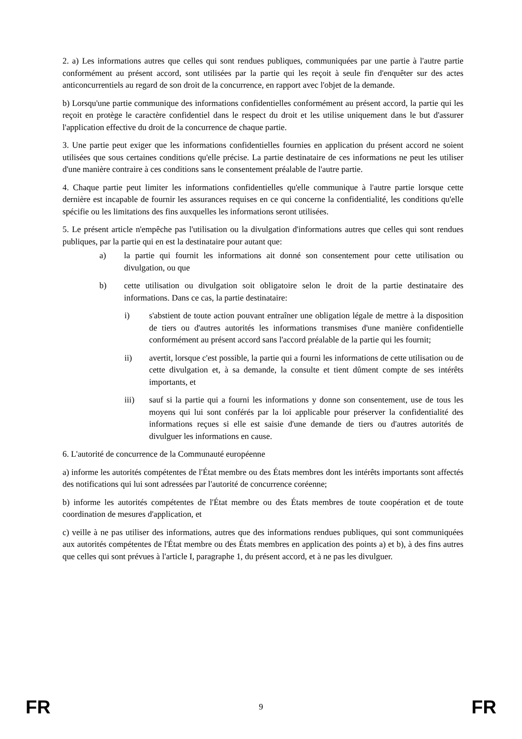2. a) Les informations autres que celles qui sont rendues publiques, communiquées par une partie à l'autre partie conformément au présent accord, sont utilisées par la partie qui les reçoit à seule fin d'enquêter sur des actes anticoncurrentiels au regard de son droit de la concurrence, en rapport avec l'objet de la demande.
b) Lorsqu'une partie communique des informations confidentielles conformément au présent accord, la partie qui les reçoit en protège le caractère confidentiel dans le respect du droit et les utilise uniquement dans le but d'assurer l'application effective du droit de la concurrence de chaque partie.
3. Une partie peut exiger que les informations confidentielles fournies en application du présent accord ne soient utilisées que sous certaines conditions qu'elle précise. La partie destinataire de ces informations ne peut les utiliser d'une manière contraire à ces conditions sans le consentement préalable de l'autre partie.
4. Chaque partie peut limiter les informations confidentielles qu'elle communique à l'autre partie lorsque cette dernière est incapable de fournir les assurances requises en ce qui concerne la confidentialité, les conditions qu'elle spécifie ou les limitations des fins auxquelles les informations seront utilisées.
5. Le présent article n'empêche pas l'utilisation ou la divulgation d'informations autres que celles qui sont rendues publiques, par la partie qui en est la destinataire pour autant que:
a) la partie qui fournit les informations ait donné son consentement pour cette utilisation ou divulgation, ou que
b) cette utilisation ou divulgation soit obligatoire selon le droit de la partie destinataire des informations. Dans ce cas, la partie destinataire:
i) s'abstient de toute action pouvant entraîner une obligation légale de mettre à la disposition de tiers ou d'autres autorités les informations transmises d'une manière confidentielle conformément au présent accord sans l'accord préalable de la partie qui les fournit;
ii) avertit, lorsque c'est possible, la partie qui a fourni les informations de cette utilisation ou de cette divulgation et, à sa demande, la consulte et tient dûment compte de ses intérêts importants, et
iii) sauf si la partie qui a fourni les informations y donne son consentement, use de tous les moyens qui lui sont conférés par la loi applicable pour préserver la confidentialité des informations reçues si elle est saisie d'une demande de tiers ou d'autres autorités de divulguer les informations en cause.
6. L'autorité de concurrence de la Communauté européenne
a) informe les autorités compétentes de l'État membre ou des États membres dont les intérêts importants sont affectés des notifications qui lui sont adressées par l'autorité de concurrence coréenne;
b) informe les autorités compétentes de l'État membre ou des États membres de toute coopération et de toute coordination de mesures d'application, et
c) veille à ne pas utiliser des informations, autres que des informations rendues publiques, qui sont communiquées aux autorités compétentes de l'État membre ou des États membres en application des points a) et b), à des fins autres que celles qui sont prévues à l'article I, paragraphe 1, du présent accord, et à ne pas les divulguer.
FR 9 FR